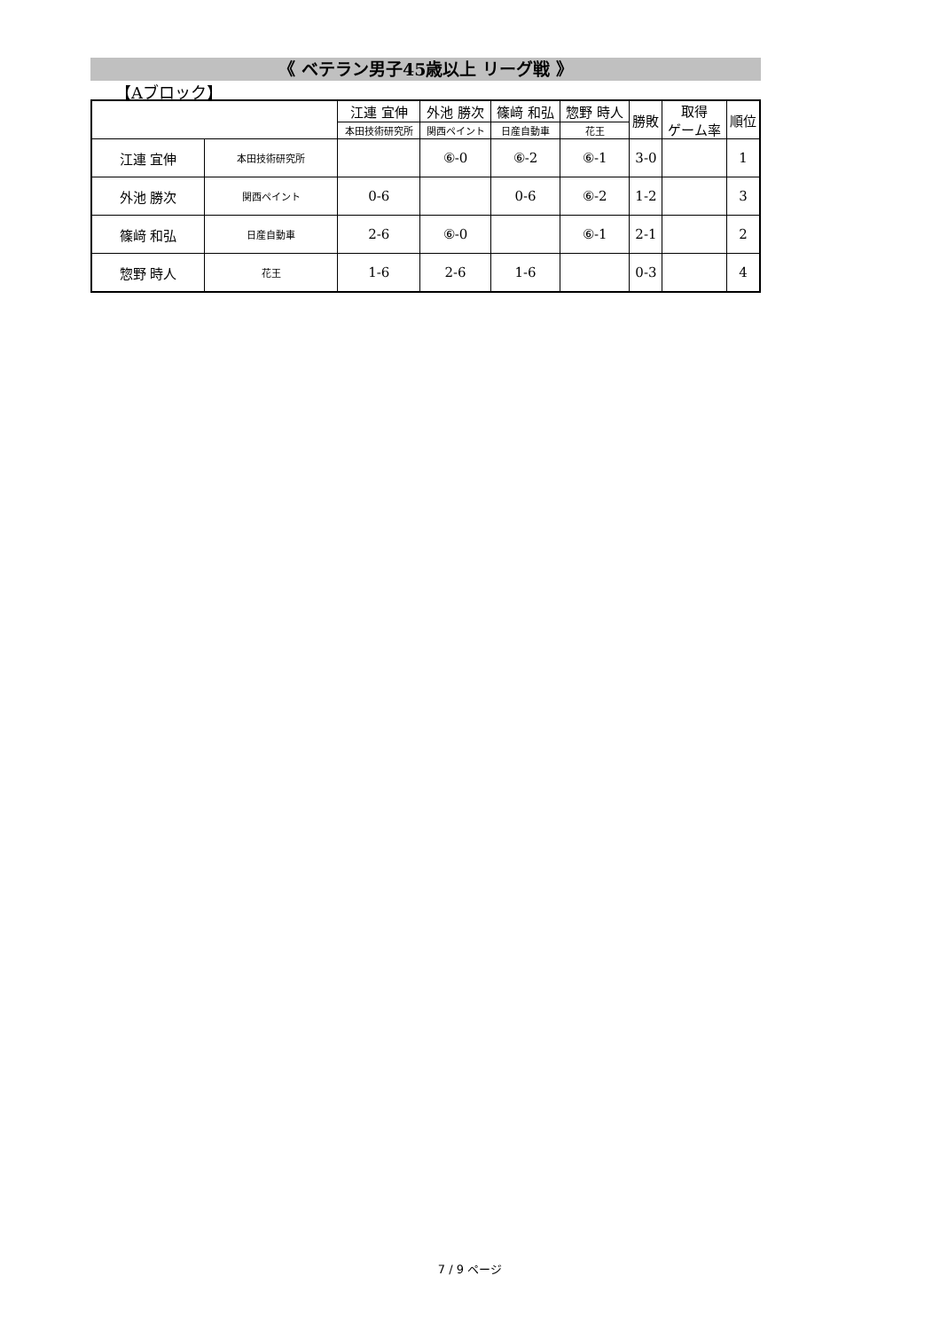《 ベテラン男子45歳以上 リーグ戦 》
【Aブロック】
| | | 江連 宜伸 | 外池 勝次 | 篠﨑 和弘 | 惣野 時人 | 勝敗 | 取得 ゲーム率 | 順位 |
| --- | --- | --- | --- | --- | --- | --- | --- | --- |
| | | 本田技術研究所 | 関西ペイント | 日産自動車 | 花王 | | | |
| 江連 宜伸 | 本田技術研究所 | | ⑥-0 | ⑥-2 | ⑥-1 | 3-0 | | 1 |
| 外池 勝次 | 関西ペイント | 0-6 | | 0-6 | ⑥-2 | 1-2 | | 3 |
| 篠﨑 和弘 | 日産自動車 | 2-6 | ⑥-0 | | ⑥-1 | 2-1 | | 2 |
| 惣野 時人 | 花王 | 1-6 | 2-6 | 1-6 | | 0-3 | | 4 |
7 / 9 ページ